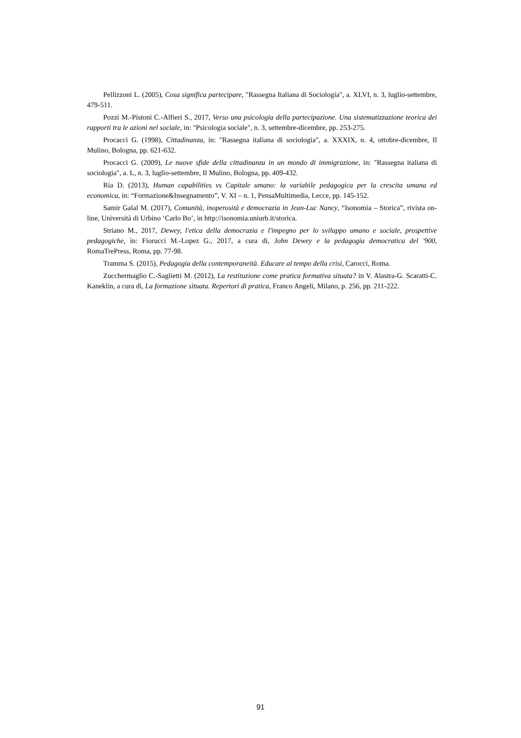Pellizzoni L. (2005), Cosa significa partecipare, "Rassegna Italiana di Sociologia", a. XLVI, n. 3, luglio-settembre, 479-511.
Pozzi M.-Pistoni C.-Alfieri S., 2017, Verso una psicologia della partecipazione. Una sistematizzazione teorica dei rapporti tra le azioni nel sociale, in: "Psicologia sociale", n. 3, settembre-dicembre, pp. 253-275.
Procacci G. (1998), Cittadinanza, in: "Rassegna italiana di sociologia", a. XXXIX, n. 4, ottobre-dicembre, Il Mulino, Bologna, pp. 621-632.
Procacci G. (2009), Le nuove sfide della cittadinanza in un mondo di immigrazione, in: "Rassegna italiana di sociologia", a. L, n. 3, luglio-settembre, Il Mulino, Bologna, pp. 409-432.
Ria D. (2013), Human capabilities vs Capitale umano: la variabile pedagogica per la crescita umana ed economica, in: “Formazione&Insegnamento”, V. XI – n. 1, PensaMultimedia, Lecce, pp. 145-152.
Samir Galal M. (2017), Comunità, inoperosità e democrazia in Jean-Luc Nancy, “Isonomia – Storica”, rivista on-line, Università di Urbino ‘Carlo Bo’, in http://isonomia.uniurb.it/storica.
Striano M., 2017, Dewey, l'etica della democrazia e l'impegno per lo sviluppo umano e sociale, prospettive pedagogiche, in: Fiorucci M.-Lopez G., 2017, a cura di, John Dewey e la pedagogia democratica del '900, RomaTrePress, Roma, pp. 77-98.
Tramma S. (2015), Pedagogia della contemporaneità. Educare al tempo della crisi, Carocci, Roma.
Zucchermaglio C.-Saglietti M. (2012), La restituzione come pratica formativa situata? in V. Alastra-G. Scaratti-C. Kaneklin, a cura di, La formazione situata. Repertori di pratica, Franco Angeli, Milano, p. 256, pp. 211-222.
91